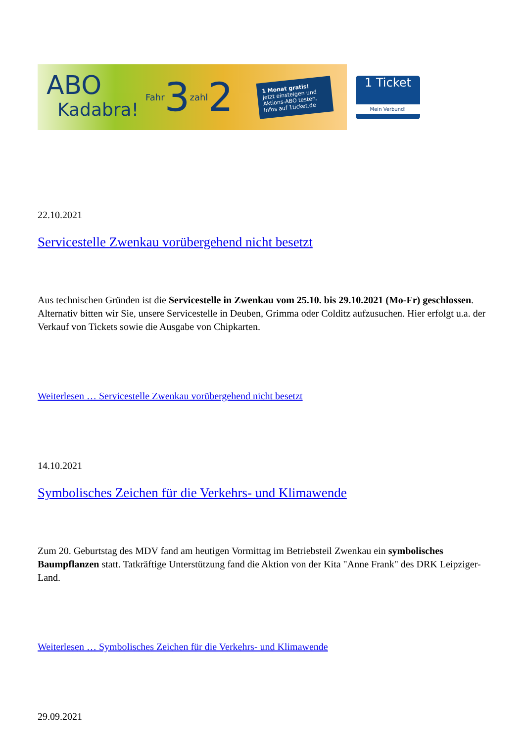ABO
Kadabra!
Fahr 3 zahl 2
1 Monat gratis!
Jetzt einsteigen und Aktions-ABO testen. Infos auf 1ticket.de
1 Ticket
Mein Verbund!
22.10.2021
Servicestelle Zwenkau vorübergehend nicht besetzt
Aus technischen Gründen ist die Servicestelle in Zwenkau vom 25.10. bis 29.10.2021 (Mo-Fr) geschlossen. Alternativ bitten wir Sie, unsere Servicestelle in Deuben, Grimma oder Colditz aufzusuchen. Hier erfolgt u.a. der Verkauf von Tickets sowie die Ausgabe von Chipkarten.
Weiterlesen … Servicestelle Zwenkau vorübergehend nicht besetzt
14.10.2021
Symbolisches Zeichen für die Verkehrs- und Klimawende
Zum 20. Geburtstag des MDV fand am heutigen Vormittag im Betriebsteil Zwenkau ein symbolisches Baumpflanzen statt. Tatkräftige Unterstützung fand die Aktion von der Kita "Anne Frank" des DRK Leipziger-Land.
Weiterlesen … Symbolisches Zeichen für die Verkehrs- und Klimawende
29.09.2021